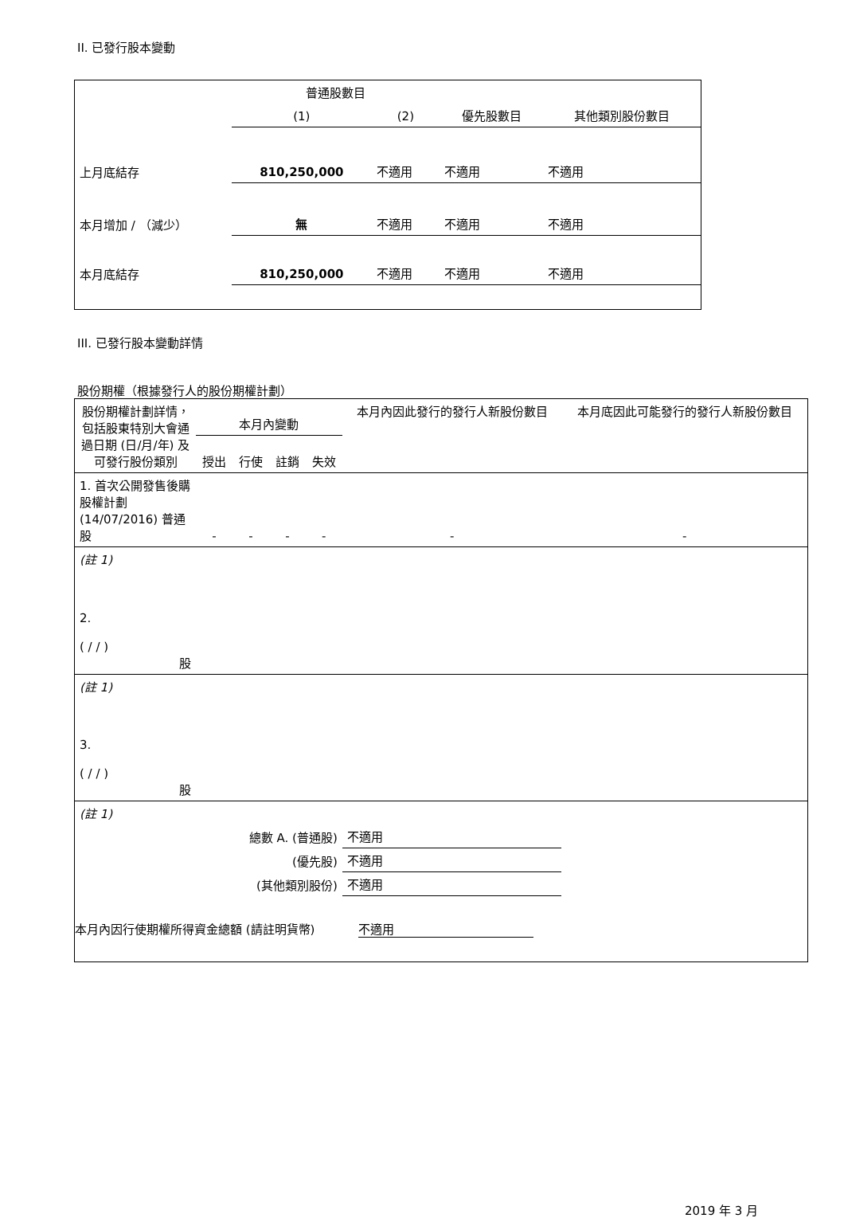II. 已發行股本變動
| | 普通股數目 | | | |
| --- | --- | --- | --- | --- |
| | (1) | (2) | 優先股數目 | 其他類別股份數目 |
| 上月底結存 | 810,250,000 | 不適用 | 不適用 | 不適用 |
| 本月增加 / （減少） | 無 | 不適用 | 不適用 | 不適用 |
| 本月底結存 | 810,250,000 | 不適用 | 不適用 | 不適用 |
III. 已發行股本變動詳情
股份期權（根據發行人的股份期權計劃）
| 股份期權計劃詳情，包括股東特別大會通過日期 (日/月/年) 及可發行股份類別 | 本月內變動 | | | | 本月內因此發行的發行人新股份數目 | 本月底因此可能發行的發行人新股份數目 |
| --- | --- | --- | --- | --- | --- | --- |
| | 授出 | 行使 | 註銷 | 失效 | | |
| 1. 首次公開發售後購股權計劃 (14/07/2016) 普通股 | - | - | - | - | - | - |
| (註 1) | | | | | | |
| 2. ( / / ) 股 | | | | | | |
| (註 1) | | | | | | |
| 3. ( / / ) 股 | | | | | | |
| (註 1) | | | | | | |
| 總數 A. (普通股) | | | | | 不適用 | |
| (優先股) | | | | | 不適用 | |
| (其他類別股份) | | | | | 不適用 | |
本月內因行使期權所得資金總額 (請註明貨幣) 不適用
2019 年 3 月